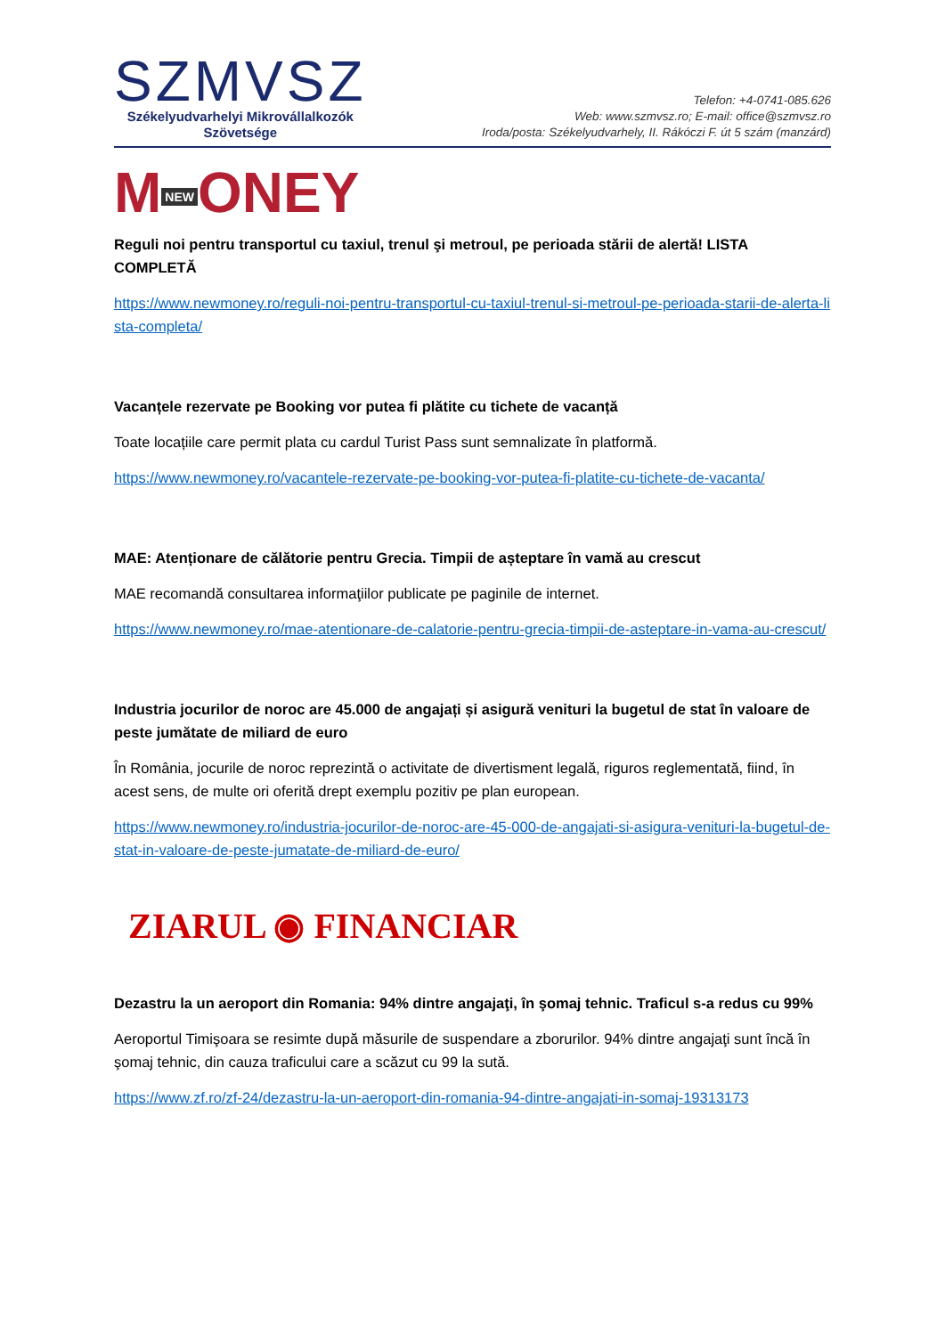SZMVSZ
Székelyudvarhelyi Mikrovállalkozók
Szövetsége
Telefon: +4-0741-085.626
Web: www.szmvsz.ro; E-mail: office@szmvsz.ro
Iroda/posta: Székelyudvarhely, II. Rákóczi F. út 5 szám (manzárd)
M NEW ONEY
Reguli noi pentru transportul cu taxiul, trenul şi metroul, pe perioada stării de alertă! LISTA COMPLETĂ
https://www.newmoney.ro/reguli-noi-pentru-transportul-cu-taxiul-trenul-si-metroul-pe-perioada-starii-de-alerta-lista-completa/
Vacanțele rezervate pe Booking vor putea fi plătite cu tichete de vacanță
Toate locațiile care permit plata cu cardul Turist Pass sunt semnalizate în platformă.
https://www.newmoney.ro/vacantele-rezervate-pe-booking-vor-putea-fi-platite-cu-tichete-de-vacanta/
MAE: Atenționare de călătorie pentru Grecia. Timpii de așteptare în vamă au crescut
MAE recomandă consultarea informaţiilor publicate pe paginile de internet.
https://www.newmoney.ro/mae-atentionare-de-calatorie-pentru-grecia-timpii-de-asteptare-in-vama-au-crescut/
Industria jocurilor de noroc are 45.000 de angajați și asigură venituri la bugetul de stat în valoare de peste jumătate de miliard de euro
În România, jocurile de noroc reprezintă o activitate de divertisment legală, riguros reglementată, fiind, în acest sens, de multe ori oferită drept exemplu pozitiv pe plan european.
https://www.newmoney.ro/industria-jocurilor-de-noroc-are-45-000-de-angajati-si-asigura-venituri-la-bugetul-de-stat-in-valoare-de-peste-jumatate-de-miliard-de-euro/
ZIARUL ◉ FINANCIAR
Dezastru la un aeroport din Romania: 94% dintre angajaţi, în şomaj tehnic. Traficul s-a redus cu 99%
Aeroportul Timişoara se resimte după măsurile de suspendare a zborurilor. 94% dintre angajaţi sunt încă în şomaj tehnic, din cauza traficului care a scăzut cu 99 la sută.
https://www.zf.ro/zf-24/dezastru-la-un-aeroport-din-romania-94-dintre-angajati-in-somaj-19313173